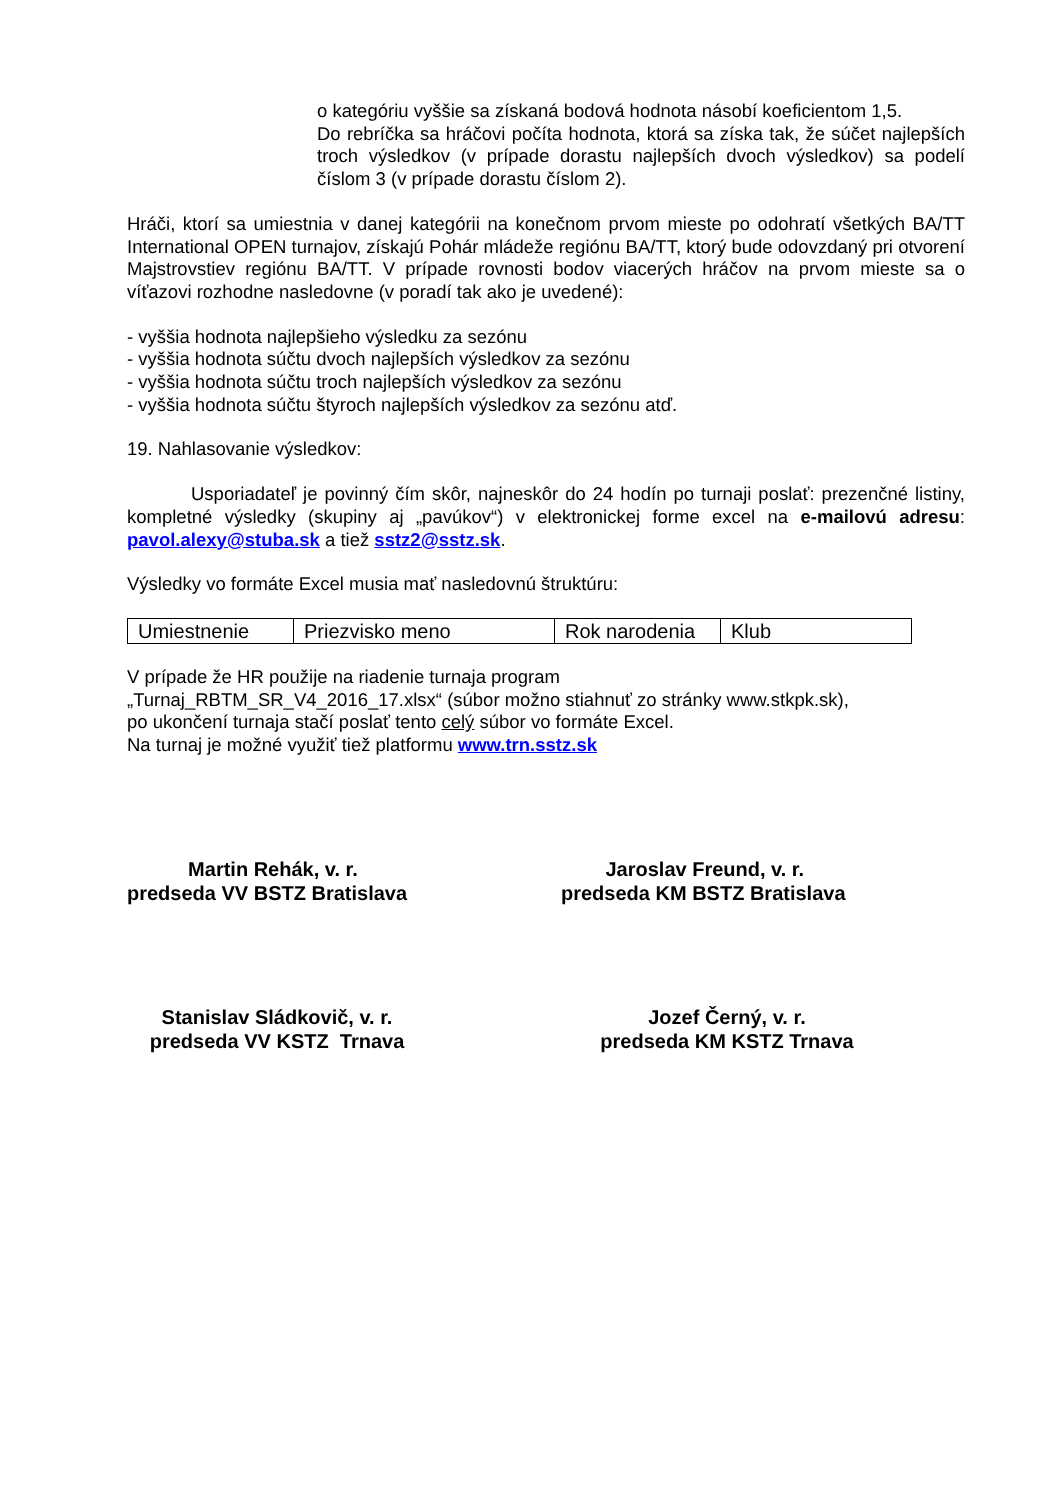o kategóriu vyššie sa získaná bodová hodnota násobí koeficientom 1,5.
Do rebríčka sa hráčovi počíta hodnota, ktorá sa získa tak, že súčet najlepších troch výsledkov (v prípade dorastu najlepších dvoch výsledkov) sa podelí číslom 3 (v prípade dorastu číslom 2).
Hráči, ktorí sa umiestnia v danej kategórii na konečnom prvom mieste po odohratí všetkých BA/TT International OPEN turnajov, získajú Pohár mládeže regiónu BA/TT, ktorý bude odovzdaný pri otvorení Majstrovstiev regiónu BA/TT. V prípade rovnosti bodov viacerých hráčov na prvom mieste sa o víťazovi rozhodne nasledovne (v poradí tak ako je uvedené):
- vyššia hodnota najlepšieho výsledku za sezónu
- vyššia hodnota súčtu dvoch najlepších výsledkov za sezónu
- vyššia hodnota súčtu troch najlepších výsledkov za sezónu
- vyššia hodnota súčtu štyroch najlepších výsledkov za sezónu atď.
19. Nahlasovanie výsledkov:
Usporiadateľ je povinný čím skôr, najneskôr do 24 hodín po turnaji poslať: prezenčné listiny, kompletné výsledky (skupiny aj „pavúkov“) v elektronickej forme excel na e-mailovú adresu: pavol.alexy@stuba.sk a tiež sstz2@sstz.sk.
Výsledky vo formáte Excel musia mať nasledovnú štruktúru:
| Umiestnenie | Priezvisko meno | Rok narodenia | Klub |
V prípade že HR použije na riadenie turnaja program
„Turnaj_RBTM_SR_V4_2016_17.xlsx“ (súbor možno stiahnuť zo stránky www.stkpk.sk),
po ukončení turnaja stačí poslať tento celý súbor vo formáte Excel.
Na turnaj je možné využiť tiež platformu www.trn.sstz.sk
Martin Rehák, v. r.
predseda VV BSTZ Bratislava
Jaroslav Freund, v. r.
predseda KM BSTZ Bratislava
Stanislav Sládkovič, v. r.
predseda VV KSTZ Trnava
Jozef Černý, v. r.
predseda KM KSTZ Trnava